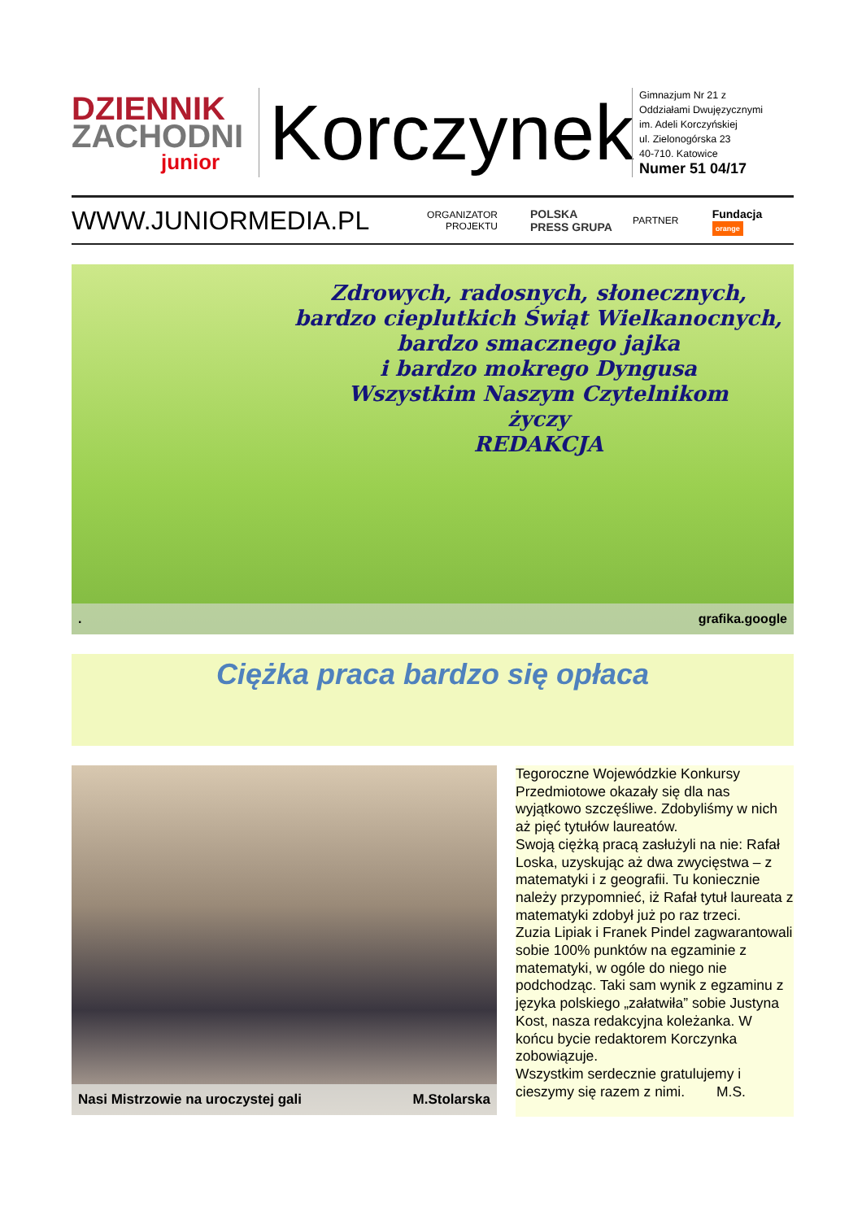DZIENNIK
ZACHODNI
junior
Korczynek
Gimnazjum Nr 21 z
Oddziałami Dwujęzycznymi
im. Adeli Korczyńskiej
ul. Zielonogórska 23
40-710. Katowice
Numer 51 04/17
WWW.JUNIORMEDIA.PL
ORGANIZATOR
PROJEKTU
POLSKA
PRESS GRUPA
PARTNER
Fundacja orange
Zdrowych, radosnych, słonecznych,
bardzo cieplutkich Świąt Wielkanocnych,
bardzo smacznego jajka
i bardzo mokrego Dyngusa
Wszystkim Naszym Czytelnikom
życzy
REDAKCJA
. grafika.google
Ciężka praca bardzo się opłaca
Nasi Mistrzowie na uroczystej gali M.Stolarska
Tegoroczne Wojewódzkie Konkursy Przedmiotowe okazały się dla nas wyjątkowo szczęśliwe. Zdobyliśmy w nich aż pięć tytułów laureatów.
Swoją ciężką pracą zasłużyli na nie: Rafał Loska, uzyskując aż dwa zwycięstwa – z matematyki i z geografii. Tu koniecznie należy przypomnieć, iż Rafał tytuł laureata z matematyki zdobył już po raz trzeci.
Zuzia Lipiak i Franek Pindel zagwarantowali sobie 100% punktów na egzaminie z matematyki, w ogóle do niego nie podchodząc. Taki sam wynik z egzaminu z języka polskiego „załatwiła” sobie Justyna Kost, nasza redakcyjna koleżanka. W końcu bycie redaktorem Korczynka zobowiązuje.
Wszystkim serdecznie gratulujemy i cieszymy się razem z nimi. M.S.